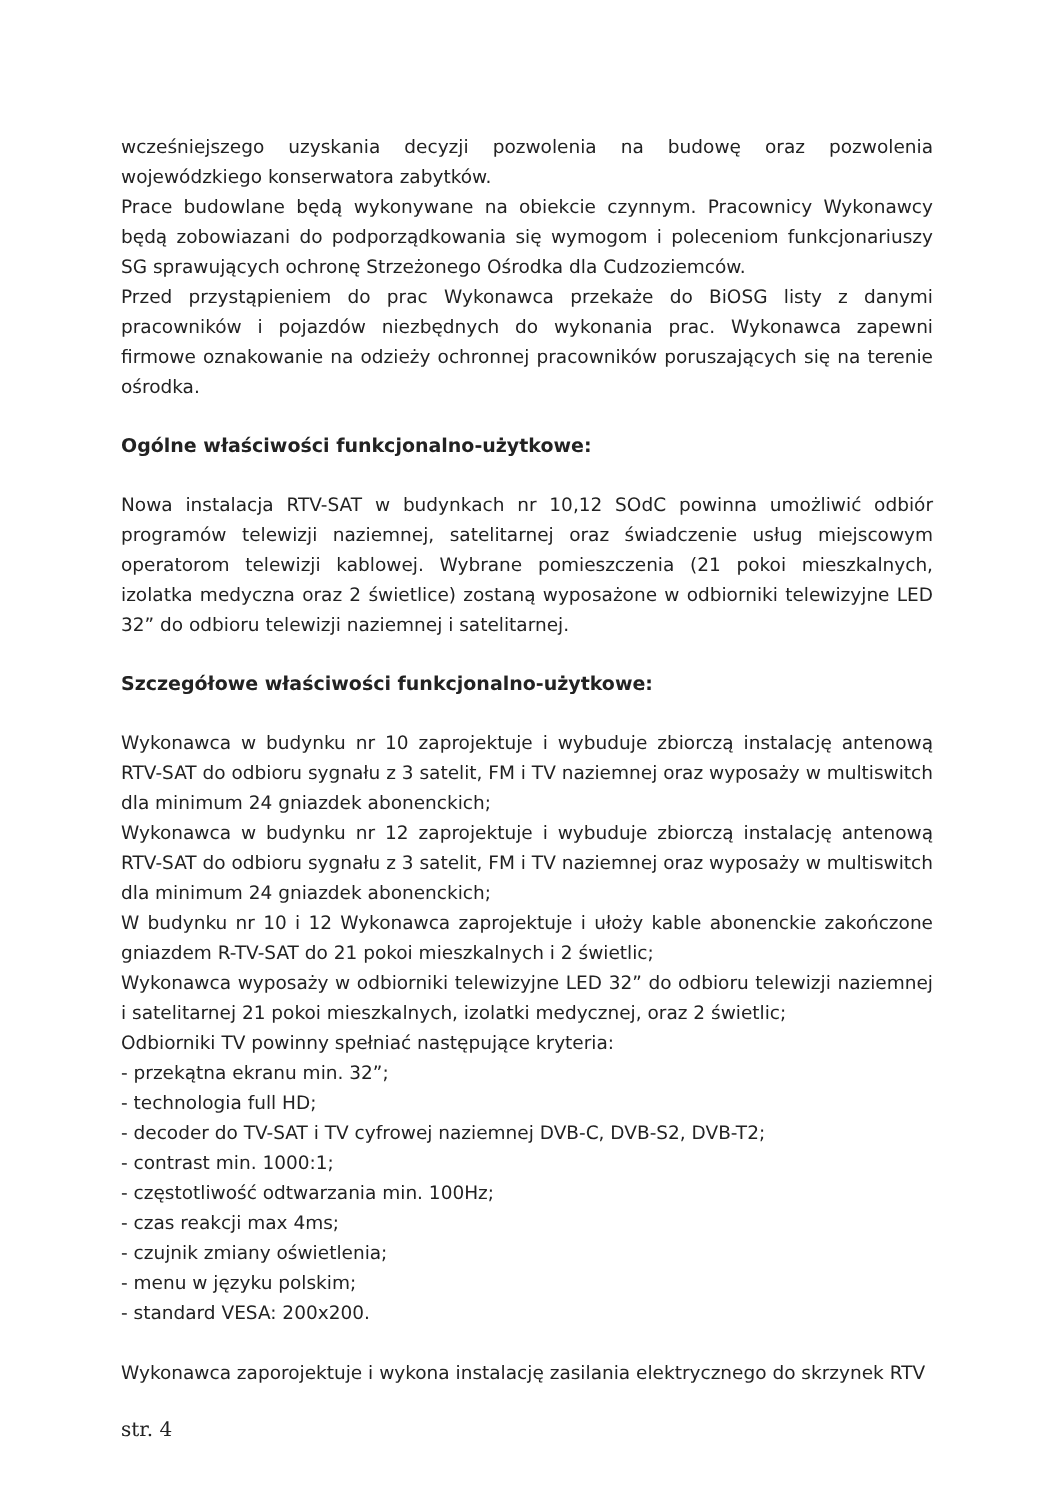wcześniejszego uzyskania decyzji pozwolenia na budowę oraz pozwolenia wojewódzkiego konserwatora zabytków.
Prace budowlane będą wykonywane na obiekcie czynnym. Pracownicy Wykonawcy będą zobowiazani do podporządkowania się wymogom i poleceniom funkcjonariuszy SG sprawujących ochronę Strzeżonego Ośrodka dla Cudzoziemców.
Przed przystąpieniem do prac Wykonawca przekaże do BiOSG listy z danymi pracowników i pojazdów niezbędnych do wykonania prac. Wykonawca zapewni firmowe oznakowanie na odzieży ochronnej pracowników poruszających się na terenie ośrodka.
Ogólne właściwości funkcjonalno-użytkowe:
Nowa instalacja RTV-SAT w budynkach nr 10,12 SOdC powinna umożliwić odbiór programów telewizji naziemnej, satelitarnej oraz świadczenie usług miejscowym operatorom telewizji kablowej. Wybrane pomieszczenia (21 pokoi mieszkalnych, izolatka medyczna oraz 2 świetlice) zostaną wyposażone w odbiorniki telewizyjne LED 32” do odbioru telewizji naziemnej i satelitarnej.
Szczegółowe właściwości funkcjonalno-użytkowe:
Wykonawca w budynku nr 10 zaprojektuje i wybuduje zbiorczą instalację antenową RTV-SAT do odbioru sygnału z 3 satelit, FM i TV naziemnej oraz wyposaży w multiswitch dla minimum 24 gniazdek abonenckich;
Wykonawca w budynku nr 12 zaprojektuje i wybuduje zbiorczą instalację antenową RTV-SAT do odbioru sygnału z 3 satelit, FM i TV naziemnej oraz wyposaży w multiswitch dla minimum 24 gniazdek abonenckich;
W budynku nr 10 i 12 Wykonawca zaprojektuje i ułoży kable abonenckie zakończone gniazdem R-TV-SAT do 21 pokoi mieszkalnych i 2 świetlic;
Wykonawca wyposaży w odbiorniki telewizyjne LED 32” do odbioru telewizji naziemnej i satelitarnej 21 pokoi mieszkalnych, izolatki medycznej, oraz 2 świetlic;
Odbiorniki TV powinny spełniać następujące kryteria:
- przekątna ekranu min. 32”;
- technologia full HD;
- decoder do TV-SAT i TV cyfrowej naziemnej DVB-C, DVB-S2, DVB-T2;
- contrast min. 1000:1;
- częstotliwość odtwarzania min. 100Hz;
- czas reakcji max 4ms;
- czujnik zmiany oświetlenia;
- menu w języku polskim;
- standard VESA: 200x200.
Wykonawca zaporojektuje i wykona instalację zasilania elektrycznego do skrzynek RTV
str. 4